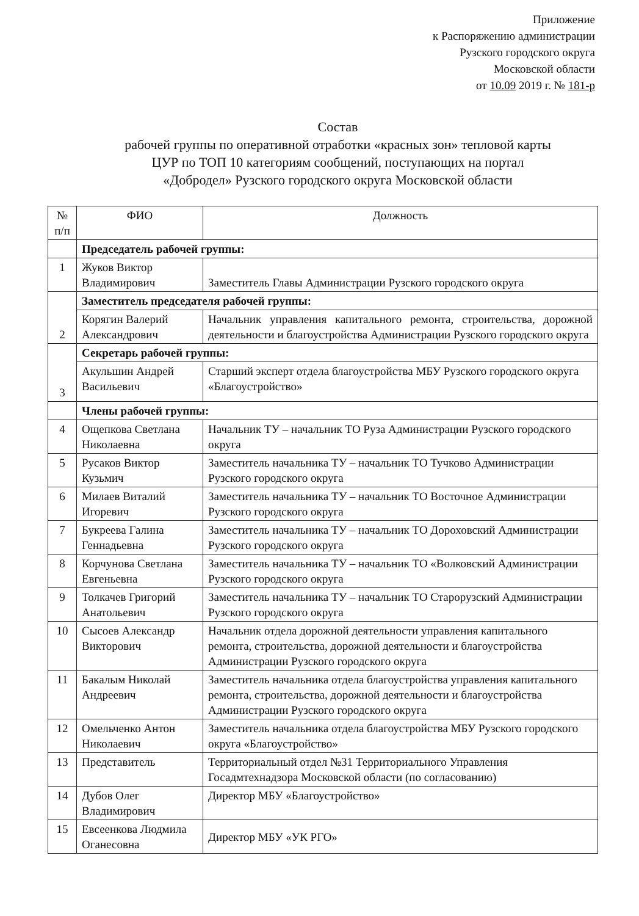Приложение
к Распоряжению администрации
Рузского городского округа
Московской области
от 10.09 2019 г. № 181-р
Состав
рабочей группы по оперативной отработки «красных зон» тепловой карты
ЦУР по ТОП 10 категориям сообщений, поступающих на портал
«Добродел» Рузского городского округа Московской области
| № п/п | ФИО | Должность |
| --- | --- | --- |
| | Председатель рабочей группы: | |
| 1 | Жуков Виктор Владимирович | Заместитель Главы Администрации Рузского городского округа |
| 2 | Заместитель председателя рабочей группы: | |
| | Корягин Валерий Александрович | Начальник управления капитального ремонта, строительства, дорожной деятельности и благоустройства Администрации Рузского городского округа |
| 3 | Секретарь рабочей группы: | |
| | Акульшин Андрей Васильевич | Старший эксперт отдела благоустройства МБУ Рузского городского округа «Благоустройство» |
| | Члены рабочей группы: | |
| 4 | Ощепкова Светлана Николаевна | Начальник ТУ – начальник ТО Руза Администрации Рузского городского округа |
| 5 | Русаков Виктор Кузьмич | Заместитель начальника ТУ – начальник ТО Тучково Администрации Рузского городского округа |
| 6 | Милаев Виталий Игоревич | Заместитель начальника ТУ – начальник ТО Восточное Администрации Рузского городского округа |
| 7 | Букреева Галина Геннадьевна | Заместитель начальника ТУ – начальник ТО Дороховский Администрации Рузского городского округа |
| 8 | Корчунова Светлана Евгеньевна | Заместитель начальника ТУ – начальник ТО «Волковский Администрации Рузского городского округа |
| 9 | Толкачев Григорий Анатольевич | Заместитель начальника ТУ – начальник ТО Старорузский Администрации Рузского городского округа |
| 10 | Сысоев Александр Викторович | Начальник отдела дорожной деятельности управления капитального ремонта, строительства, дорожной деятельности и благоустройства Администрации Рузского городского округа |
| 11 | Бакалым Николай Андреевич | Заместитель начальника отдела благоустройства управления капитального ремонта, строительства, дорожной деятельности и благоустройства Администрации Рузского городского округа |
| 12 | Омельченко Антон Николаевич | Заместитель начальника отдела благоустройства МБУ Рузского городского округа «Благоустройство» |
| 13 | Представитель | Территориальный отдел №31 Территориального Управления Госадмтехнадзора Московской области (по согласованию) |
| 14 | Дубов Олег Владимирович | Директор МБУ «Благоустройство» |
| 15 | Евсеенкова Людмила Оганесовна | Директор МБУ «УК РГО» |